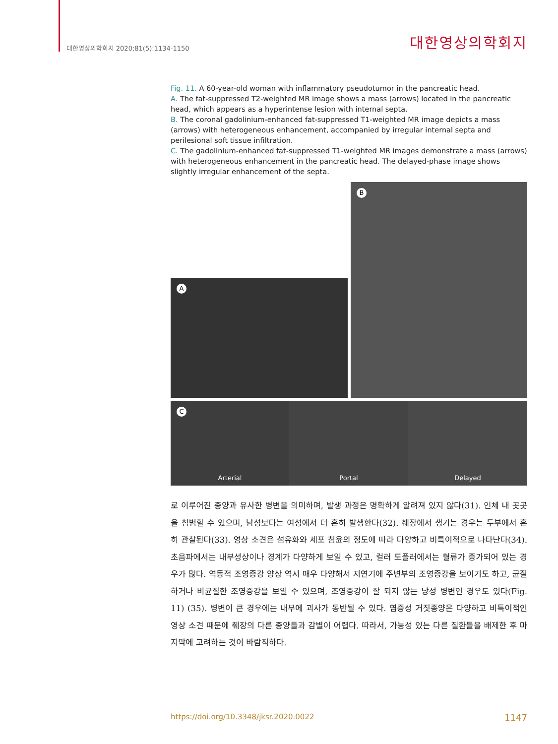대한영상의학회지 2020;81(5):1134-1150
대한영상의학회지
Fig. 11. A 60-year-old woman with inflammatory pseudotumor in the pancreatic head.
A. The fat-suppressed T2-weighted MR image shows a mass (arrows) located in the pancreatic head, which appears as a hyperintense lesion with internal septa.
B. The coronal gadolinium-enhanced fat-suppressed T1-weighted MR image depicts a mass (arrows) with heterogeneous enhancement, accompanied by irregular internal septa and perilesional soft tissue infiltration.
C. The gadolinium-enhanced fat-suppressed T1-weighted MR images demonstrate a mass (arrows) with heterogeneous enhancement in the pancreatic head. The delayed-phase image shows slightly irregular enhancement of the septa.
A
B
C
Arterial
Portal Delayed
로 이루어진 종양과 유사한 병변을 의미하며, 발생 과정은 명확하게 알려져 있지 않다(31). 인체 내 곳곳을 침범할 수 있으며, 남성보다는 여성에서 더 흔히 발생한다(32). 췌장에서 생기는 경우는 두부에서 흔히 관찰된다(33). 영상 소견은 섬유화와 세포 침윤의 정도에 따라 다양하고 비특이적으로 나타난다(34). 초음파에서는 내부성상이나 경계가 다양하게 보일 수 있고, 컬러 도플러에서는 혈류가 증가되어 있는 경우가 많다. 역동적 조영증강 양상 역시 매우 다양해서 지연기에 주변부의 조영증강을 보이기도 하고, 균질하거나 비균질한 조영증강을 보일 수 있으며, 조영증강이 잘 되지 않는 낭성 병변인 경우도 있다(Fig. 11) (35). 병변이 큰 경우에는 내부에 괴사가 동반될 수 있다. 염증성 거짓종양은 다양하고 비특이적인 영상 소견 때문에 췌장의 다른 종양들과 감별이 어렵다. 따라서, 가능성 있는 다른 질환들을 배제한 후 마지막에 고려하는 것이 바람직하다.
https://doi.org/10.3348/jksr.2020.0022 1147